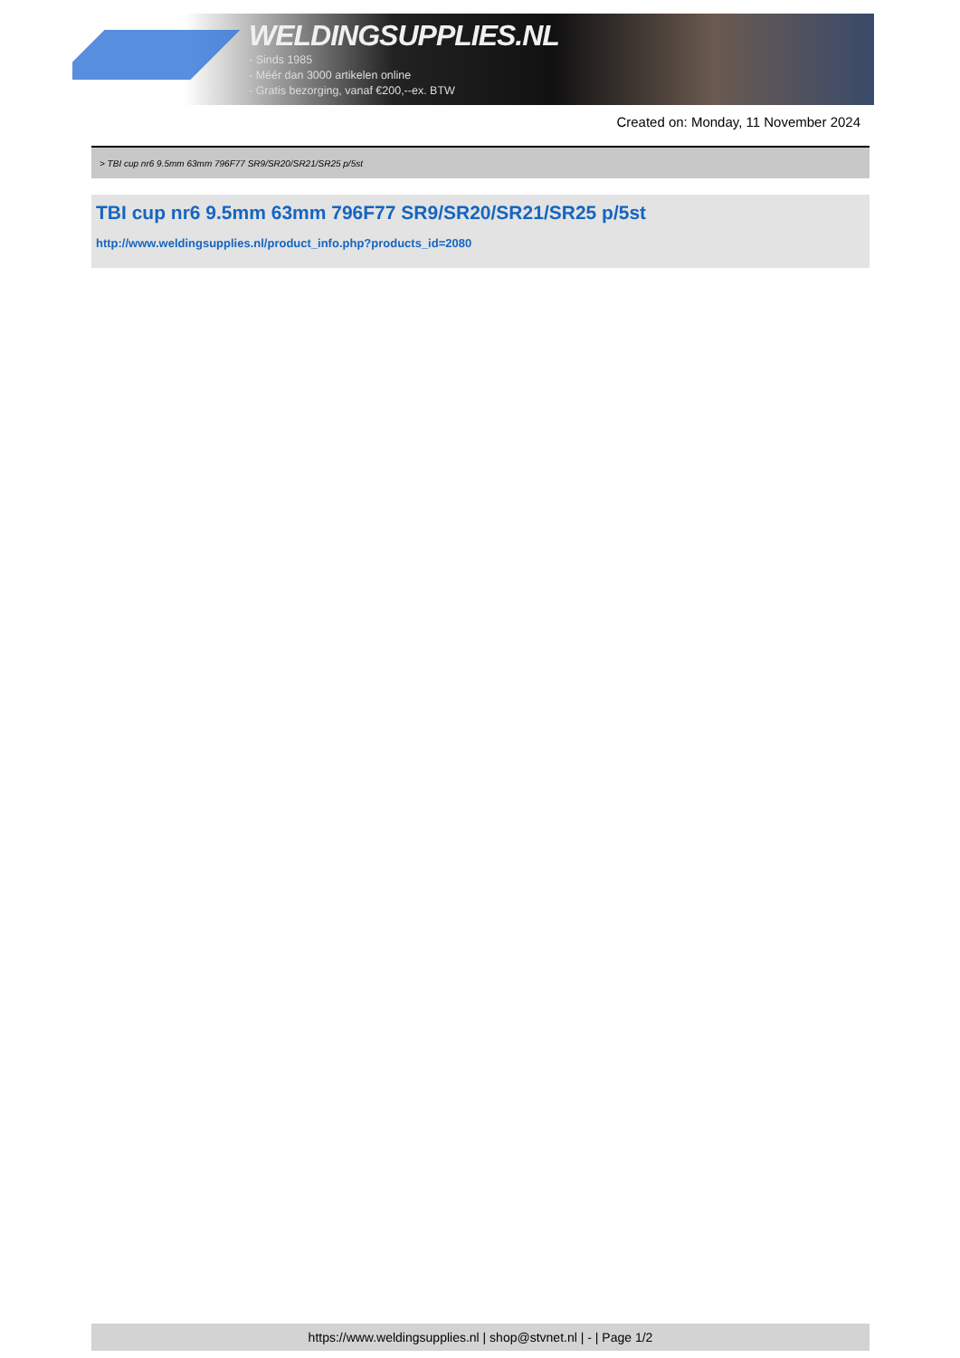WELDINGSUPPLIES.NL
- Sinds 1985
- Méér dan 3000 artikelen online
- Gratis bezorging, vanaf €200,--ex. BTW
Created on: Monday, 11 November 2024
> TBI cup nr6 9.5mm 63mm 796F77 SR9/SR20/SR21/SR25 p/5st
TBI cup nr6 9.5mm 63mm 796F77 SR9/SR20/SR21/SR25 p/5st
http://www.weldingsupplies.nl/product_info.php?products_id=2080
https://www.weldingsupplies.nl | shop@stvnet.nl | - | Page 1/2